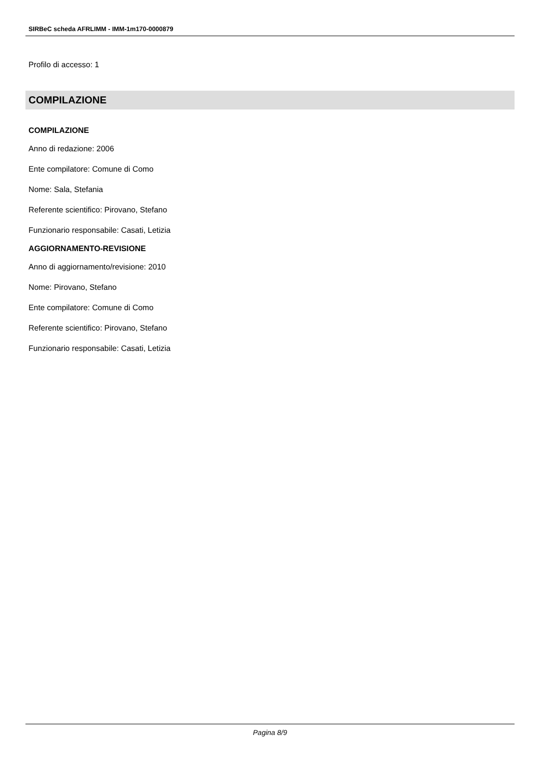SIRBeC scheda AFRLIMM - IMM-1m170-0000879
Profilo di accesso: 1
COMPILAZIONE
COMPILAZIONE
Anno di redazione: 2006
Ente compilatore: Comune di Como
Nome: Sala, Stefania
Referente scientifico: Pirovano, Stefano
Funzionario responsabile: Casati, Letizia
AGGIORNAMENTO-REVISIONE
Anno di aggiornamento/revisione: 2010
Nome: Pirovano, Stefano
Ente compilatore: Comune di Como
Referente scientifico: Pirovano, Stefano
Funzionario responsabile: Casati, Letizia
Pagina 8/9